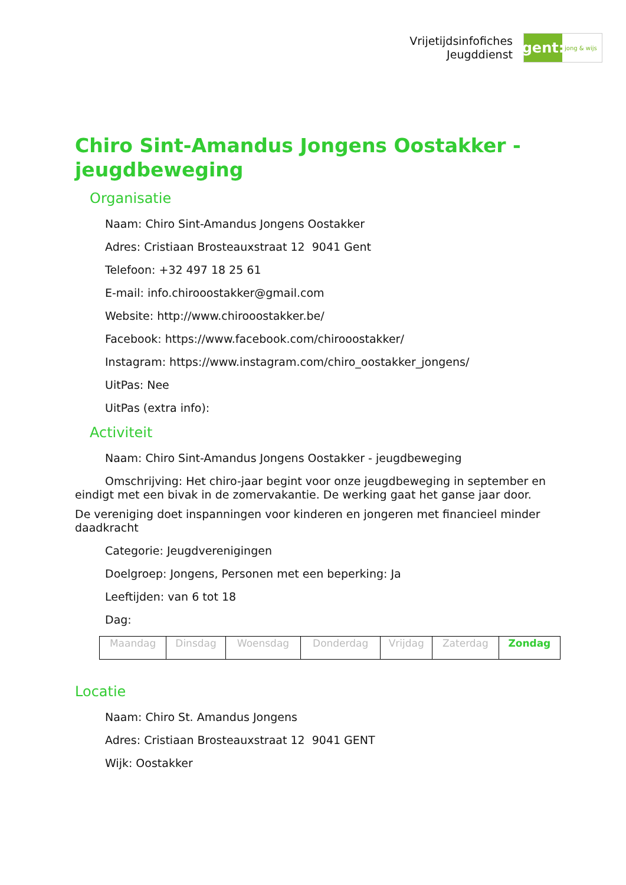Vrijetijdsinfofiches
Jeugddienst
gent:
jong & wijs
Chiro Sint-Amandus Jongens Oostakker - jeugdbeweging
Organisatie
Naam: Chiro Sint-Amandus Jongens Oostakker
Adres: Cristiaan Brosteauxstraat 12 9041 Gent
Telefoon: +32 497 18 25 61
E-mail: info.chirooostakker@gmail.com
Website: http://www.chirooostakker.be/
Facebook: https://www.facebook.com/chirooostakker/
Instagram: https://www.instagram.com/chiro_oostakker_jongens/
UitPas: Nee
UitPas (extra info):
Activiteit
Naam: Chiro Sint-Amandus Jongens Oostakker - jeugdbeweging
Omschrijving: Het chiro-jaar begint voor onze jeugdbeweging in september en eindigt met een bivak in de zomervakantie. De werking gaat het ganse jaar door.
De vereniging doet inspanningen voor kinderen en jongeren met financieel minder daadkracht
Categorie: Jeugdverenigingen
Doelgroep: Jongens, Personen met een beperking: Ja
Leeftijden: van 6 tot 18
Dag:
| Maandag | Dinsdag | Woensdag | Donderdag | Vrijdag | Zaterdag | Zondag |
Locatie
Naam: Chiro St. Amandus Jongens
Adres: Cristiaan Brosteauxstraat 12 9041 GENT
Wijk: Oostakker